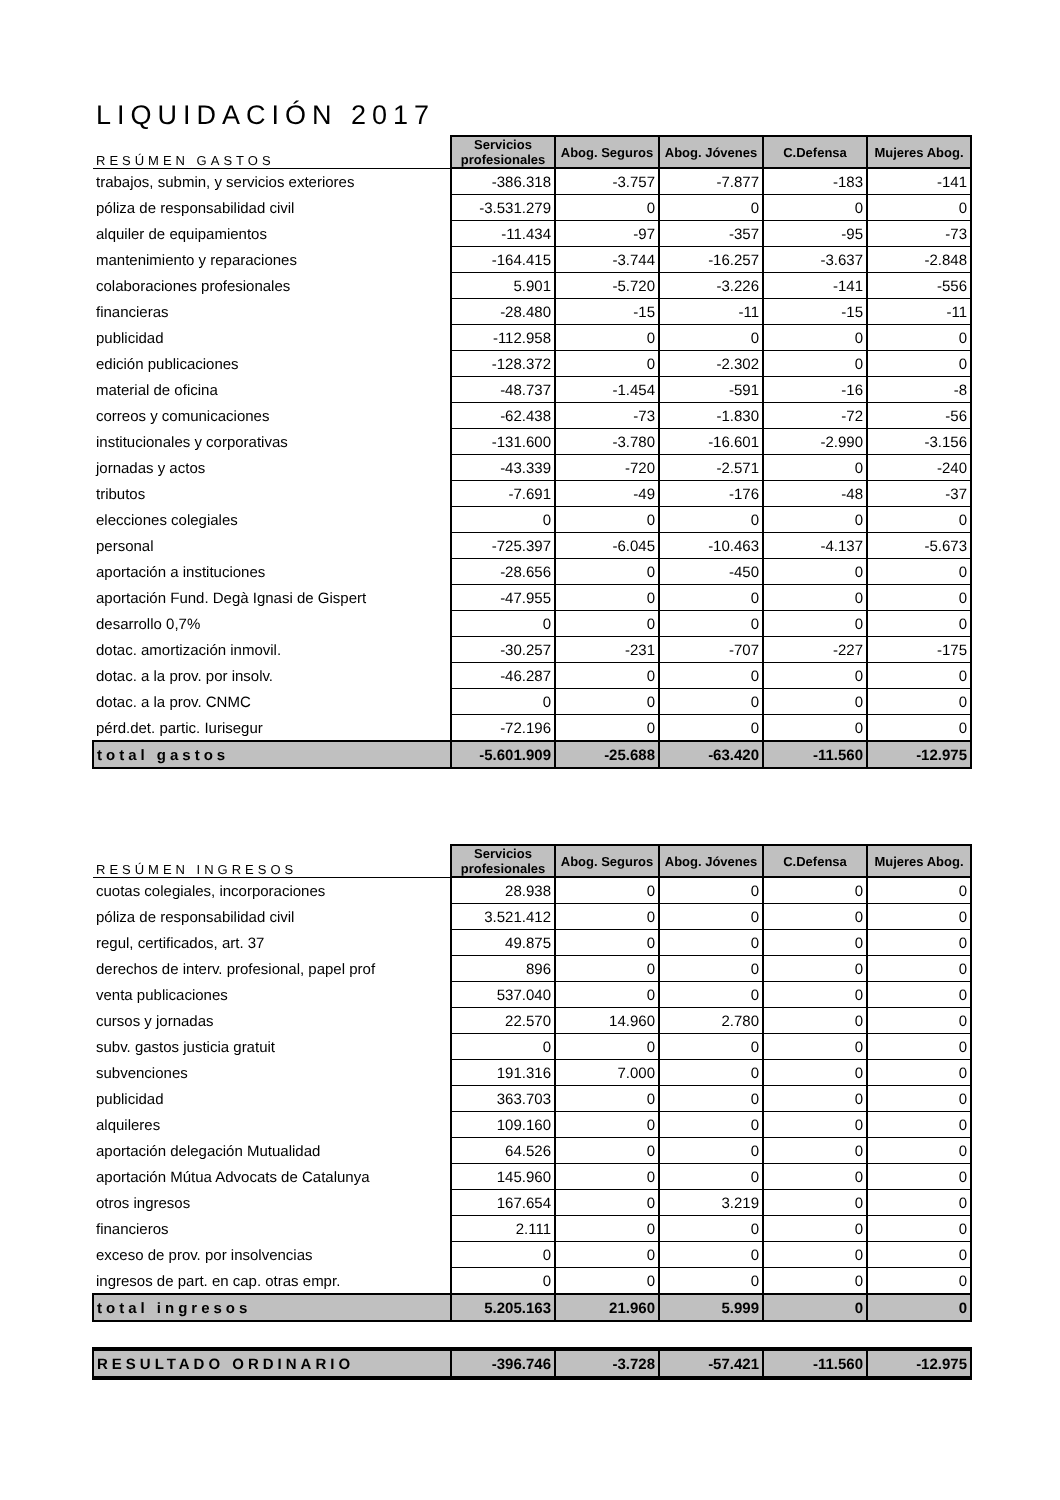LIQUIDACIÓN 2017
| RESÚMEN GASTOS | Servicios profesionales | Abog. Seguros | Abog. Jóvenes | C.Defensa | Mujeres Abog. |
| --- | --- | --- | --- | --- | --- |
| trabajos, submin, y servicios exteriores | -386.318 | -3.757 | -7.877 | -183 | -141 |
| póliza de responsabilidad civil | -3.531.279 | 0 | 0 | 0 | 0 |
| alquiler de equipamientos | -11.434 | -97 | -357 | -95 | -73 |
| mantenimiento y reparaciones | -164.415 | -3.744 | -16.257 | -3.637 | -2.848 |
| colaboraciones profesionales | 5.901 | -5.720 | -3.226 | -141 | -556 |
| financieras | -28.480 | -15 | -11 | -15 | -11 |
| publicidad | -112.958 | 0 | 0 | 0 | 0 |
| edición publicaciones | -128.372 | 0 | -2.302 | 0 | 0 |
| material de oficina | -48.737 | -1.454 | -591 | -16 | -8 |
| correos y comunicaciones | -62.438 | -73 | -1.830 | -72 | -56 |
| institucionales y corporativas | -131.600 | -3.780 | -16.601 | -2.990 | -3.156 |
| jornadas y actos | -43.339 | -720 | -2.571 | 0 | -240 |
| tributos | -7.691 | -49 | -176 | -48 | -37 |
| elecciones colegiales | 0 | 0 | 0 | 0 | 0 |
| personal | -725.397 | -6.045 | -10.463 | -4.137 | -5.673 |
| aportación a instituciones | -28.656 | 0 | -450 | 0 | 0 |
| aportación Fund. Degà Ignasi de Gispert | -47.955 | 0 | 0 | 0 | 0 |
| desarrollo 0,7% | 0 | 0 | 0 | 0 | 0 |
| dotac. amortización inmovil. | -30.257 | -231 | -707 | -227 | -175 |
| dotac. a la prov. por insolv. | -46.287 | 0 | 0 | 0 | 0 |
| dotac. a la prov. CNMC | 0 | 0 | 0 | 0 | 0 |
| pérd.det. partic. Iurisegur | -72.196 | 0 | 0 | 0 | 0 |
| total gastos | -5.601.909 | -25.688 | -63.420 | -11.560 | -12.975 |
| RESÚMEN INGRESOS | Servicios profesionales | Abog. Seguros | Abog. Jóvenes | C.Defensa | Mujeres Abog. |
| --- | --- | --- | --- | --- | --- |
| cuotas colegiales, incorporaciones | 28.938 | 0 | 0 | 0 | 0 |
| póliza de responsabilidad civil | 3.521.412 | 0 | 0 | 0 | 0 |
| regul, certificados, art. 37 | 49.875 | 0 | 0 | 0 | 0 |
| derechos de interv. profesional, papel prof | 896 | 0 | 0 | 0 | 0 |
| venta publicaciones | 537.040 | 0 | 0 | 0 | 0 |
| cursos y jornadas | 22.570 | 14.960 | 2.780 | 0 | 0 |
| subv. gastos justicia gratuit | 0 | 0 | 0 | 0 | 0 |
| subvenciones | 191.316 | 7.000 | 0 | 0 | 0 |
| publicidad | 363.703 | 0 | 0 | 0 | 0 |
| alquileres | 109.160 | 0 | 0 | 0 | 0 |
| aportación delegación Mutualidad | 64.526 | 0 | 0 | 0 | 0 |
| aportación Mútua Advocats de Catalunya | 145.960 | 0 | 0 | 0 | 0 |
| otros ingresos | 167.654 | 0 | 3.219 | 0 | 0 |
| financieros | 2.111 | 0 | 0 | 0 | 0 |
| exceso de prov. por insolvencias | 0 | 0 | 0 | 0 | 0 |
| ingresos de part. en cap. otras empr. | 0 | 0 | 0 | 0 | 0 |
| total ingresos | 5.205.163 | 21.960 | 5.999 | 0 | 0 |
| RESULTADO ORDINARIO | -396.746 | -3.728 | -57.421 | -11.560 | -12.975 |